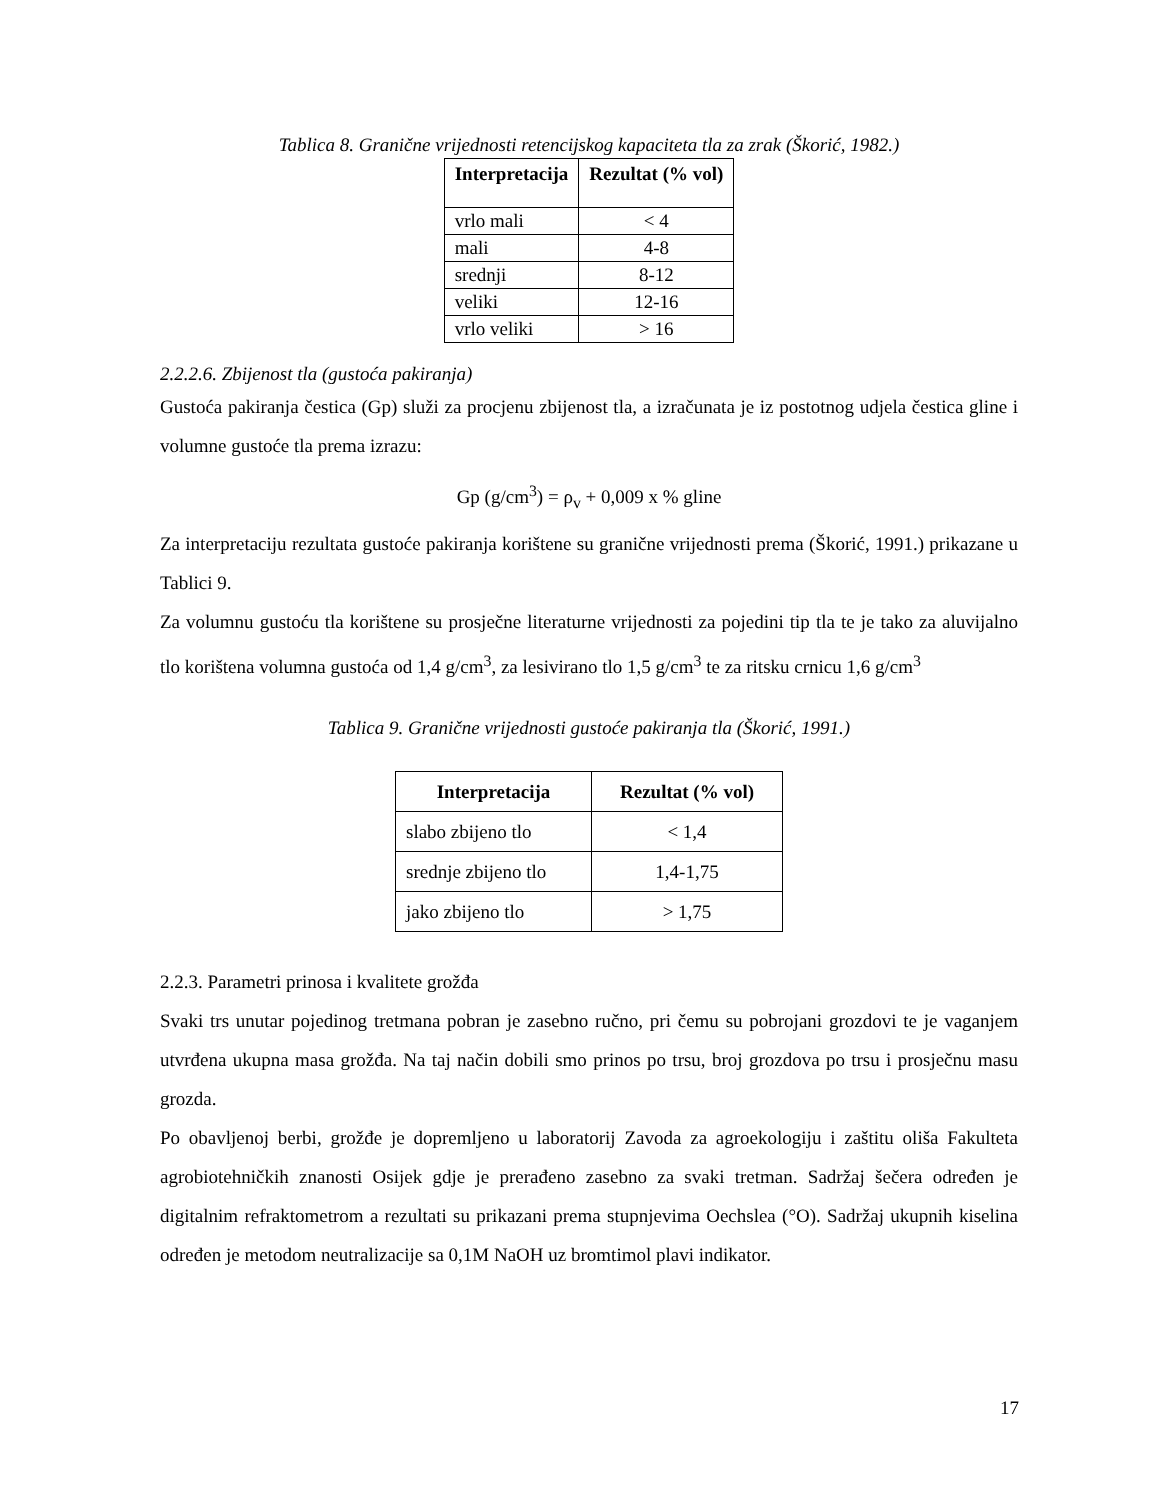Tablica 8. Granične vrijednosti retencijskog kapaciteta tla za zrak (Škorić, 1982.)
| Interpretacija | Rezultat (% vol) |
| --- | --- |
| vrlo mali | < 4 |
| mali | 4-8 |
| srednji | 8-12 |
| veliki | 12-16 |
| vrlo veliki | > 16 |
2.2.2.6. Zbijenost tla (gustoća pakiranja)
Gustoća pakiranja čestica (Gp) služi za procjenu zbijenost tla, a izračunata je iz postotnog udjela čestica gline i volumne gustoće tla prema izrazu:
Gp (g/cm<sup>3</sup>) = ρ<sub>v</sub> + 0,009 x % gline
Za interpretaciju rezultata gustoće pakiranja korištene su granične vrijednosti prema (Škorić, 1991.) prikazane u Tablici 9.
Za volumnu gustoću tla korištene su prosječne literaturne vrijednosti za pojedini tip tla te je tako za aluvijalno tlo korištena volumna gustoća od 1,4 g/cm<sup>3</sup>, za lesivirano tlo 1,5 g/cm<sup>3</sup> te za ritsku crnicu 1,6 g/cm<sup>3</sup>
Tablica 9. Granične vrijednosti gustoće pakiranja tla (Škorić, 1991.)
| Interpretacija | Rezultat (% vol) |
| --- | --- |
| slabo zbijeno tlo | < 1,4 |
| srednje zbijeno tlo | 1,4-1,75 |
| jako zbijeno tlo | > 1,75 |
2.2.3. Parametri prinosa i kvalitete grožđa
Svaki trs unutar pojedinog tretmana pobran je zasebno ručno, pri čemu su pobrojani grozdovi te je vaganjem utvrđena ukupna masa grožđa. Na taj način dobili smo prinos po trsu, broj grozdova po trsu i prosječnu masu grozda.
Po obavljenoj berbi, grožđe je dopremljeno u laboratorij Zavoda za agroekologiju i zaštitu oliša Fakulteta agrobiotehničkih znanosti Osijek gdje je prerađeno zasebno za svaki tretman. Sadržaj šečera određen je digitalnim refraktometrom a rezultati su prikazani prema stupnjevima Oechslea (°O). Sadržaj ukupnih kiselina određen je metodom neutralizacije sa 0,1M NaOH uz bromtimol plavi indikator.
17